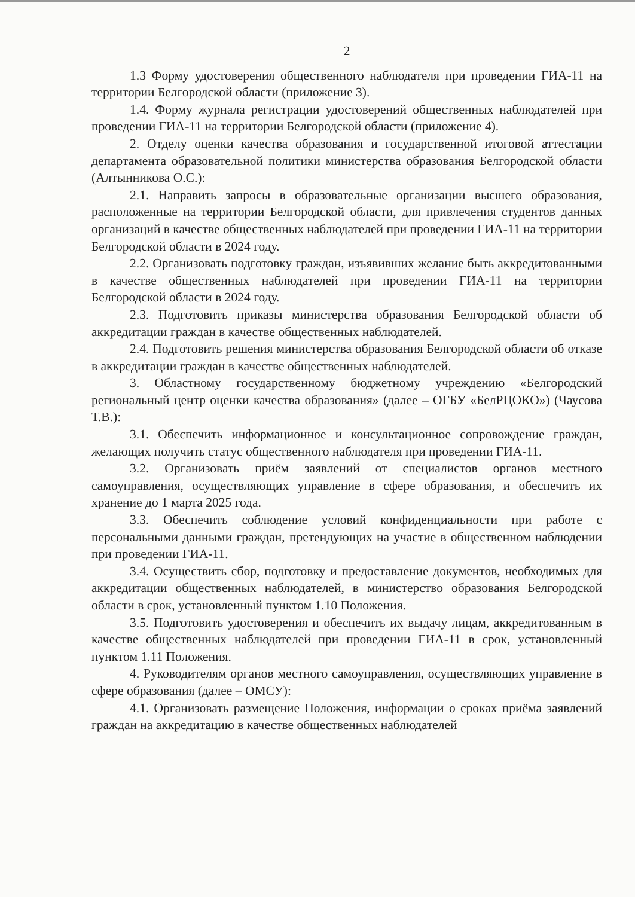2
1.3 Форму удостоверения общественного наблюдателя при проведении ГИА-11 на территории Белгородской области (приложение 3).
1.4. Форму журнала регистрации удостоверений общественных наблюдателей при проведении ГИА-11 на территории Белгородской области (приложение 4).
2. Отделу оценки качества образования и государственной итоговой аттестации департамента образовательной политики министерства образования Белгородской области (Алтынникова О.С.):
2.1. Направить запросы в образовательные организации высшего образования, расположенные на территории Белгородской области, для привлечения студентов данных организаций в качестве общественных наблюдателей при проведении ГИА-11 на территории Белгородской области в 2024 году.
2.2. Организовать подготовку граждан, изъявивших желание быть аккредитованными в качестве общественных наблюдателей при проведении ГИА-11 на территории Белгородской области в 2024 году.
2.3. Подготовить приказы министерства образования Белгородской области об аккредитации граждан в качестве общественных наблюдателей.
2.4. Подготовить решения министерства образования Белгородской области об отказе в аккредитации граждан в качестве общественных наблюдателей.
3. Областному государственному бюджетному учреждению «Белгородский региональный центр оценки качества образования» (далее – ОГБУ «БелРЦОКО») (Чаусова Т.В.):
3.1. Обеспечить информационное и консультационное сопровождение граждан, желающих получить статус общественного наблюдателя при проведении ГИА-11.
3.2. Организовать приём заявлений от специалистов органов местного самоуправления, осуществляющих управление в сфере образования, и обеспечить их хранение до 1 марта 2025 года.
3.3. Обеспечить соблюдение условий конфиденциальности при работе с персональными данными граждан, претендующих на участие в общественном наблюдении при проведении ГИА-11.
3.4. Осуществить сбор, подготовку и предоставление документов, необходимых для аккредитации общественных наблюдателей, в министерство образования Белгородской области в срок, установленный пунктом 1.10 Положения.
3.5. Подготовить удостоверения и обеспечить их выдачу лицам, аккредитованным в качестве общественных наблюдателей при проведении ГИА-11 в срок, установленный пунктом 1.11 Положения.
4. Руководителям органов местного самоуправления, осуществляющих управление в сфере образования (далее – ОМСУ):
4.1. Организовать размещение Положения, информации о сроках приёма заявлений граждан на аккредитацию в качестве общественных наблюдателей